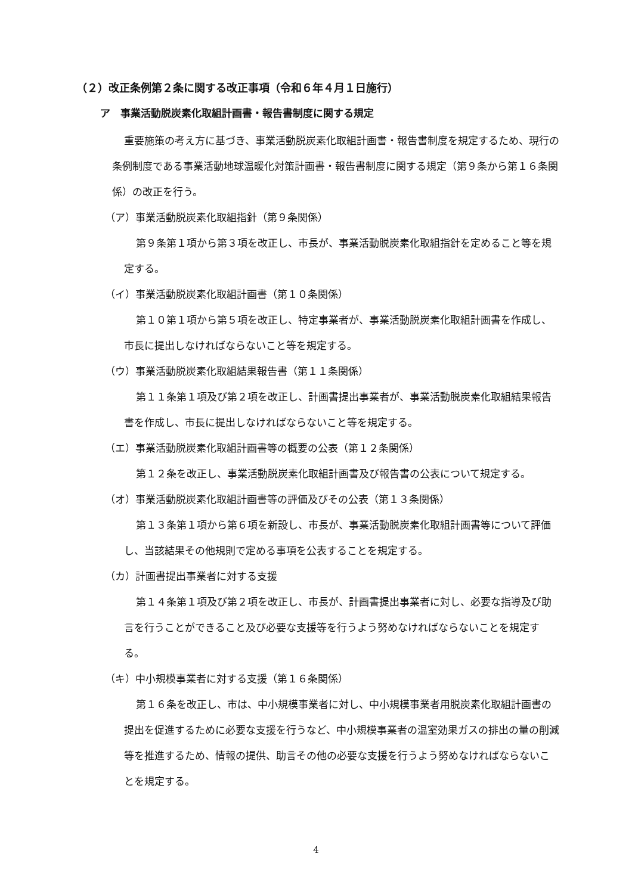（２）改正条例第２条に関する改正事項（令和６年４月１日施行）
ア　事業活動脱炭素化取組計画書・報告書制度に関する規定
重要施策の考え方に基づき、事業活動脱炭素化取組計画書・報告書制度を規定するため、現行の条例制度である事業活動地球温暖化対策計画書・報告書制度に関する規定（第９条から第１６条関係）の改正を行う。
（ア）事業活動脱炭素化取組指針（第９条関係）
第９条第１項から第３項を改正し、市長が、事業活動脱炭素化取組指針を定めること等を規定する。
（イ）事業活動脱炭素化取組計画書（第１０条関係）
第１０第１項から第５項を改正し、特定事業者が、事業活動脱炭素化取組計画書を作成し、市長に提出しなければならないこと等を規定する。
（ウ）事業活動脱炭素化取組結果報告書（第１１条関係）
第１１条第１項及び第２項を改正し、計画書提出事業者が、事業活動脱炭素化取組結果報告書を作成し、市長に提出しなければならないこと等を規定する。
（エ）事業活動脱炭素化取組計画書等の概要の公表（第１２条関係）
第１２条を改正し、事業活動脱炭素化取組計画書及び報告書の公表について規定する。
（オ）事業活動脱炭素化取組計画書等の評価及びその公表（第１３条関係）
第１３条第１項から第６項を新設し、市長が、事業活動脱炭素化取組計画書等について評価し、当該結果その他規則で定める事項を公表することを規定する。
（カ）計画書提出事業者に対する支援
第１４条第１項及び第２項を改正し、市長が、計画書提出事業者に対し、必要な指導及び助言を行うことができること及び必要な支援等を行うよう努めなければならないことを規定する。
（キ）中小規模事業者に対する支援（第１６条関係）
第１６条を改正し、市は、中小規模事業者に対し、中小規模事業者用脱炭素化取組計画書の提出を促進するために必要な支援を行うなど、中小規模事業者の温室効果ガスの排出の量の削減等を推進するため、情報の提供、助言その他の必要な支援を行うよう努めなければならないことを規定する。
4